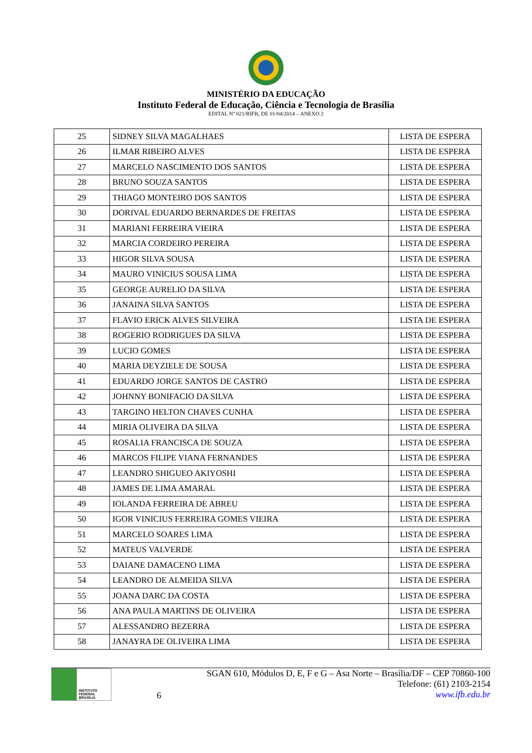MINISTÉRIO DA EDUCAÇÃO
Instituto Federal de Educação, Ciência e Tecnologia de Brasília
EDITAL Nº 021/RIFB, DE 01/04/2014 – ANEXO 2
| 25 | SIDNEY SILVA MAGALHAES | LISTA DE ESPERA |
| 26 | ILMAR RIBEIRO ALVES | LISTA DE ESPERA |
| 27 | MARCELO NASCIMENTO DOS SANTOS | LISTA DE ESPERA |
| 28 | BRUNO SOUZA SANTOS | LISTA DE ESPERA |
| 29 | THIAGO MONTEIRO DOS SANTOS | LISTA DE ESPERA |
| 30 | DORIVAL EDUARDO BERNARDES DE FREITAS | LISTA DE ESPERA |
| 31 | MARIANI FERREIRA VIEIRA | LISTA DE ESPERA |
| 32 | MARCIA CORDEIRO PEREIRA | LISTA DE ESPERA |
| 33 | HIGOR SILVA SOUSA | LISTA DE ESPERA |
| 34 | MAURO VINICIUS SOUSA LIMA | LISTA DE ESPERA |
| 35 | GEORGE AURELIO DA SILVA | LISTA DE ESPERA |
| 36 | JANAINA SILVA SANTOS | LISTA DE ESPERA |
| 37 | FLAVIO ERICK ALVES SILVEIRA | LISTA DE ESPERA |
| 38 | ROGERIO RODRIGUES DA SILVA | LISTA DE ESPERA |
| 39 | LUCIO GOMES | LISTA DE ESPERA |
| 40 | MARIA DEYZIELE DE SOUSA | LISTA DE ESPERA |
| 41 | EDUARDO JORGE SANTOS DE CASTRO | LISTA DE ESPERA |
| 42 | JOHNNY BONIFACIO DA SILVA | LISTA DE ESPERA |
| 43 | TARGINO HELTON CHAVES CUNHA | LISTA DE ESPERA |
| 44 | MIRIA OLIVEIRA DA SILVA | LISTA DE ESPERA |
| 45 | ROSALIA FRANCISCA DE SOUZA | LISTA DE ESPERA |
| 46 | MARCOS FILIPE VIANA FERNANDES | LISTA DE ESPERA |
| 47 | LEANDRO SHIGUEO AKIYOSHI | LISTA DE ESPERA |
| 48 | JAMES DE LIMA AMARAL | LISTA DE ESPERA |
| 49 | IOLANDA FERREIRA DE ABREU | LISTA DE ESPERA |
| 50 | IGOR VINICIUS FERREIRA GOMES VIEIRA | LISTA DE ESPERA |
| 51 | MARCELO SOARES LIMA | LISTA DE ESPERA |
| 52 | MATEUS VALVERDE | LISTA DE ESPERA |
| 53 | DAIANE DAMACENO LIMA | LISTA DE ESPERA |
| 54 | LEANDRO DE ALMEIDA SILVA | LISTA DE ESPERA |
| 55 | JOANA DARC DA COSTA | LISTA DE ESPERA |
| 56 | ANA PAULA MARTINS DE OLIVEIRA | LISTA DE ESPERA |
| 57 | ALESSANDRO BEZERRA | LISTA DE ESPERA |
| 58 | JANAYRA DE OLIVEIRA LIMA | LISTA DE ESPERA |
INSTITUTO FEDERAL
BRASÍLIA
6 SGAN 610, Módulos D, E, F e G – Asa Norte – Brasília/DF – CEP 70860-100
Telefone: (61) 2103-2154
www.ifb.edu.br